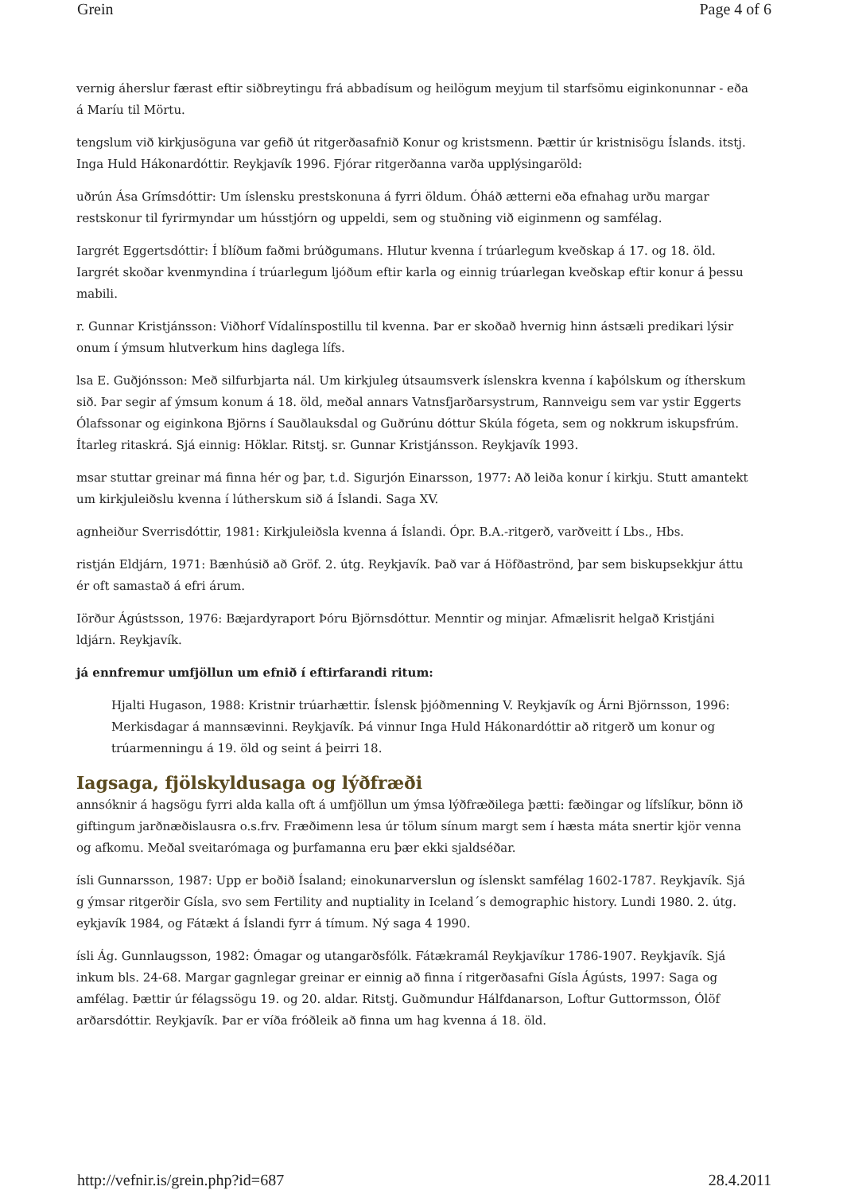Grein Page 4 of 6
vernig áherslur færast eftir siðbreytingu frá abbadísum og heilögum meyjum til starfsömu eiginkonunnar - eða á Maríu til Mörtu.
tengslum við kirkjusöguna var gefið út ritgerðasafnið Konur og kristsmenn. Þættir úr kristnisögu Íslands. itstj. Inga Huld Hákonardóttir. Reykjavík 1996. Fjórar ritgerðanna varða upplýsingaröld:
uðrún Ása Grímsdóttir: Um íslensku prestskonuna á fyrri öldum. Óháð ætterni eða efnahag urðu margar restskonur til fyrirmyndar um hússtjórn og uppeldi, sem og stuðning við eiginmenn og samfélag.
Iargrét Eggertsdóttir: Í blíðum faðmi brúðgumans. Hlutur kvenna í trúarlegum kveðskap á 17. og 18. öld. Iargrét skoðar kvenmyndina í trúarlegum ljóðum eftir karla og einnig trúarlegan kveðskap eftir konur á þessu mabili.
r. Gunnar Kristjánsson: Viðhorf Vídalínspostillu til kvenna. Þar er skoðað hvernig hinn ástsæli predikari lýsir onum í ýmsum hlutverkum hins daglega lífs.
lsa E. Guðjónsson: Með silfurbjarta nál. Um kirkjuleg útsaumsverk íslenskra kvenna í kaþólskum og ítherskum sið. Þar segir af ýmsum konum á 18. öld, meðal annars Vatnsfjarðarsystrum, Rannveigu sem var ystir Eggerts Ólafssonar og eiginkona Björns í Sauðlauksdal og Guðrúnu dóttur Skúla fógeta, sem og nokkrum iskupsfrúm. Ítarleg ritaskrá. Sjá einnig: Höklar. Ritstj. sr. Gunnar Kristjánsson. Reykjavík 1993.
msar stuttar greinar má finna hér og þar, t.d. Sigurjón Einarsson, 1977: Að leiða konur í kirkju. Stutt amantekt um kirkjuleiðslu kvenna í lútherskum sið á Íslandi. Saga XV.
agnheiður Sverrisdóttir, 1981: Kirkjuleiðsla kvenna á Íslandi. Ópr. B.A.-ritgerð, varðveitt í Lbs., Hbs.
ristján Eldjárn, 1971: Bænhúsið að Gröf. 2. útg. Reykjavík. Það var á Höfðaströnd, þar sem biskupsekkjur áttu ér oft samastað á efri árum.
Iörður Ágústsson, 1976: Bæjardyraport Þóru Björnsdóttur. Menntir og minjar. Afmælisrit helgað Kristjáni ldjárn. Reykjavík.
já ennfremur umfjöllun um efnið í eftirfarandi ritum:
Hjalti Hugason, 1988: Kristnir trúarhættir. Íslensk þjóðmenning V. Reykjavík og Árni Björnsson, 1996: Merkisdagar á mannsævinni. Reykjavík. Þá vinnur Inga Huld Hákonardóttir að ritgerð um konur og trúarmenningu á 19. öld og seint á þeirri 18.
Iagsaga, fjölskyldusaga og lýðfræði
annsóknir á hagsögu fyrri alda kalla oft á umfjöllun um ýmsa lýðfræðilega þætti: fæðingar og lífslíkur, bönn ið giftingum jarðnæðislausra o.s.frv. Fræðimenn lesa úr tölum sínum margt sem í hæsta máta snertir kjör venna og afkomu. Meðal sveitarómaga og þurfamanna eru þær ekki sjaldséðar.
ísli Gunnarsson, 1987: Upp er boðið Ísaland; einokunarverslun og íslenskt samfélag 1602-1787. Reykjavík. Sjá g ýmsar ritgerðir Gísla, svo sem Fertility and nuptiality in Iceland´s demographic history. Lundi 1980. 2. útg. eykjavík 1984, og Fátækt á Íslandi fyrr á tímum. Ný saga 4 1990.
ísli Ág. Gunnlaugsson, 1982: Ómagar og utangarðsfólk. Fátækramál Reykjavíkur 1786-1907. Reykjavík. Sjá inkum bls. 24-68. Margar gagnlegar greinar er einnig að finna í ritgerðasafni Gísla Ágústs, 1997: Saga og amfélag. Þættir úr félagssögu 19. og 20. aldar. Ritstj. Guðmundur Hálfdanarson, Loftur Guttormsson, Ólöf arðarsdóttir. Reykjavík. Þar er víða fróðleik að finna um hag kvenna á 18. öld.
http://vefnir.is/grein.php?id=687 28.4.2011